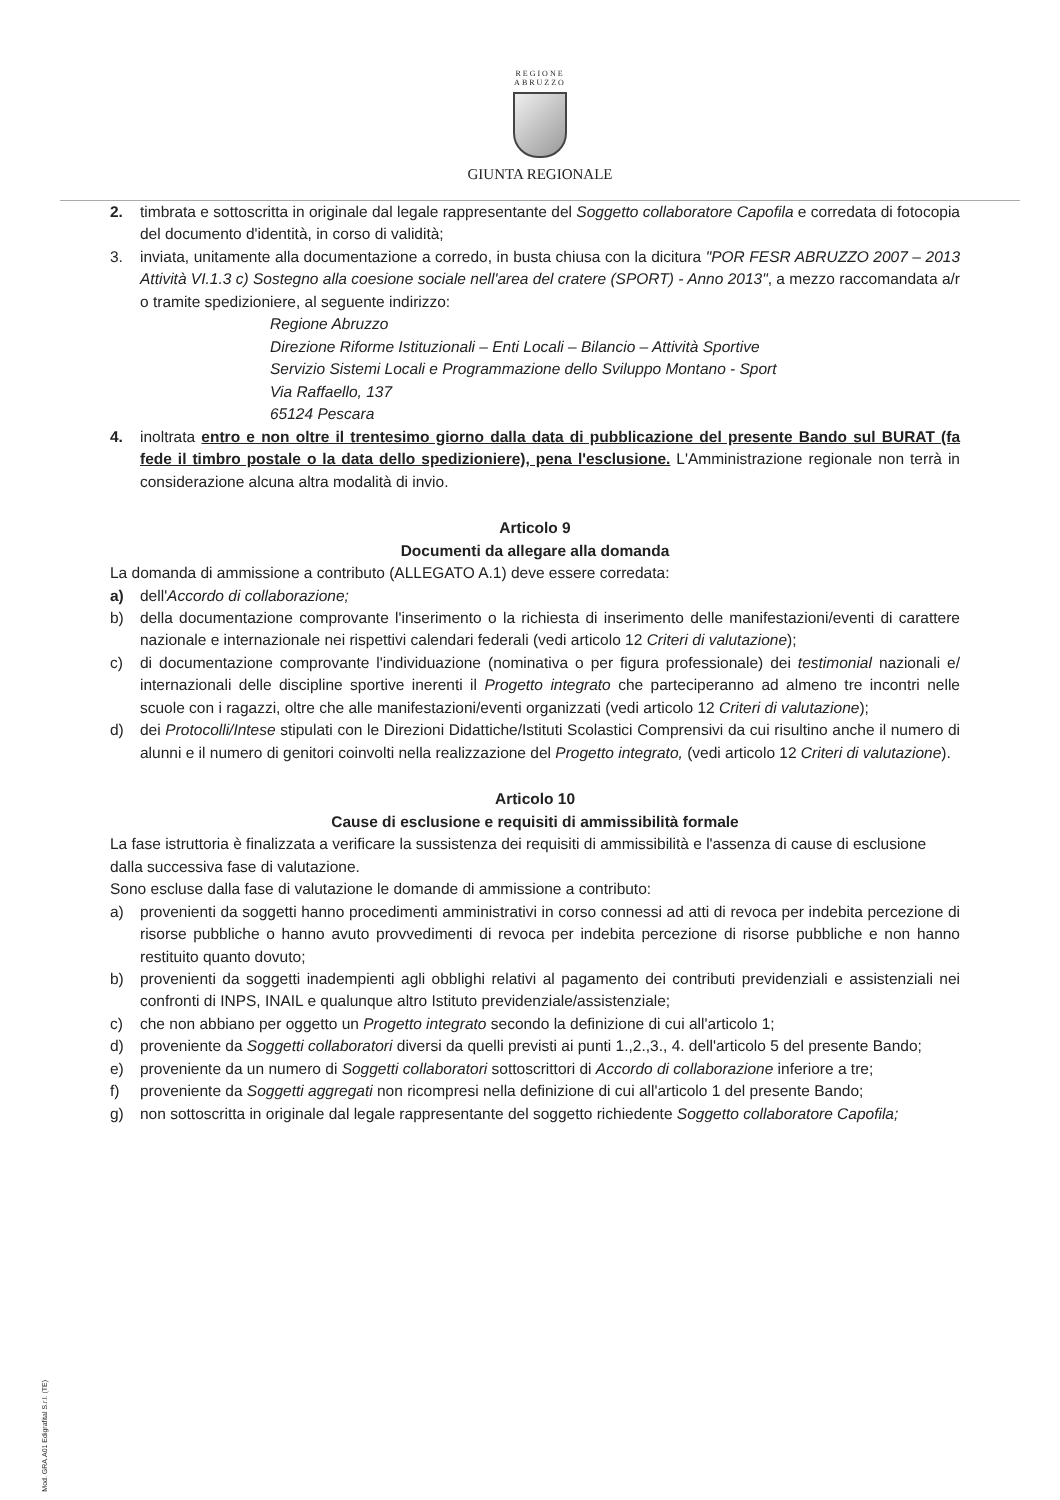REGIONE
ABRUZZO
GIUNTA REGIONALE
2. timbrata e sottoscritta in originale dal legale rappresentante del Soggetto collaboratore Capofila e corredata di fotocopia del documento d'identità, in corso di validità;
3. inviata, unitamente alla documentazione a corredo, in busta chiusa con la dicitura "POR FESR ABRUZZO 2007 – 2013 Attività VI.1.3 c) Sostegno alla coesione sociale nell'area del cratere (SPORT) - Anno 2013", a mezzo raccomandata a/r o tramite spedizioniere, al seguente indirizzo:
Regione Abruzzo
Direzione Riforme Istituzionali – Enti Locali – Bilancio – Attività Sportive
Servizio Sistemi Locali e Programmazione dello Sviluppo Montano - Sport
Via Raffaello, 137
65124 Pescara
4. inoltrata entro e non oltre il trentesimo giorno dalla data di pubblicazione del presente Bando sul BURAT (fa fede il timbro postale o la data dello spedizioniere), pena l'esclusione. L'Amministrazione regionale non terrà in considerazione alcuna altra modalità di invio.
Articolo 9
Documenti da allegare alla domanda
La domanda di ammissione a contributo (ALLEGATO A.1) deve essere corredata:
a) dell'Accordo di collaborazione;
b) della documentazione comprovante l'inserimento o la richiesta di inserimento delle manifestazioni/eventi di carattere nazionale e internazionale nei rispettivi calendari federali (vedi articolo 12 Criteri di valutazione);
c) di documentazione comprovante l'individuazione (nominativa o per figura professionale) dei testimonial nazionali e/ internazionali delle discipline sportive inerenti il Progetto integrato che parteciperanno ad almeno tre incontri nelle scuole con i ragazzi, oltre che alle manifestazioni/eventi organizzati (vedi articolo 12 Criteri di valutazione);
d) dei Protocolli/Intese stipulati con le Direzioni Didattiche/Istituti Scolastici Comprensivi da cui risultino anche il numero di alunni e il numero di genitori coinvolti nella realizzazione del Progetto integrato, (vedi articolo 12 Criteri di valutazione).
Articolo 10
Cause di esclusione e requisiti di ammissibilità formale
La fase istruttoria è finalizzata a verificare la sussistenza dei requisiti di ammissibilità e l'assenza di cause di esclusione dalla successiva fase di valutazione.
Sono escluse dalla fase di valutazione le domande di ammissione a contributo:
a) provenienti da soggetti hanno procedimenti amministrativi in corso connessi ad atti di revoca per indebita percezione di risorse pubbliche o hanno avuto provvedimenti di revoca per indebita percezione di risorse pubbliche e non hanno restituito quanto dovuto;
b) provenienti da soggetti inadempienti agli obblighi relativi al pagamento dei contributi previdenziali e assistenziali nei confronti di INPS, INAIL e qualunque altro Istituto previdenziale/assistenziale;
c) che non abbiano per oggetto un Progetto integrato secondo la definizione di cui all'articolo 1;
d) proveniente da Soggetti collaboratori diversi da quelli previsti ai punti 1.,2.,3., 4. dell'articolo 5 del presente Bando;
e) proveniente da un numero di Soggetti collaboratori sottoscrittori di Accordo di collaborazione inferiore a tre;
f) proveniente da Soggetti aggregati non ricompresi nella definizione di cui all'articolo 1 del presente Bando;
g) non sottoscritta in originale dal legale rappresentante del soggetto richiedente Soggetto collaboratore Capofila;
Mod. GRA.A01 Edigrafital S.r.l. (TE)